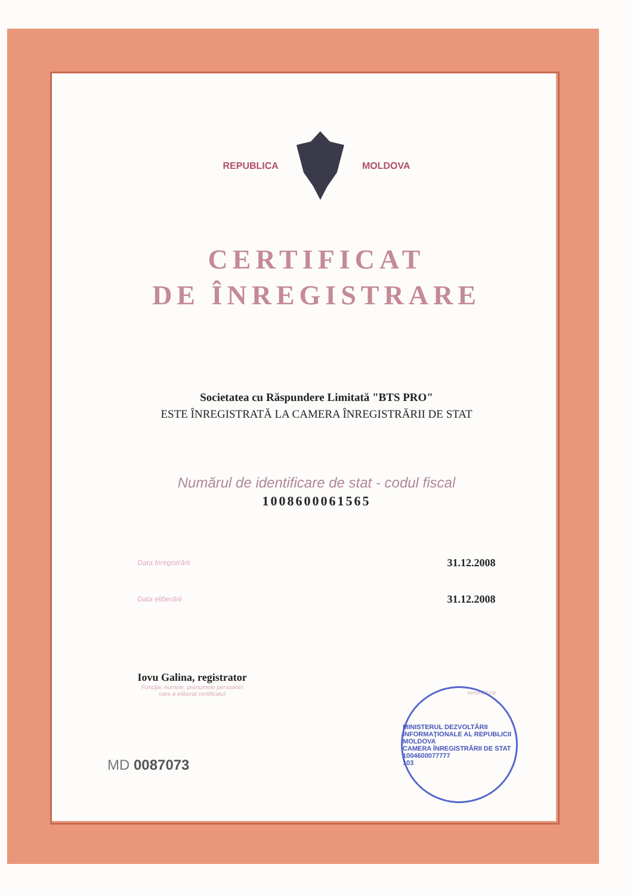REPUBLICA MOLDOVA
CERTIFICAT
DE ÎNREGISTRARE
Societatea cu Răspundere Limitată "BTS PRO"
ESTE ÎNREGISTRATĂ LA CAMERA ÎNREGISTRĂRII DE STAT
Numărul de identificare de stat - codul fiscal
1008600061565
Data înregistrării 31.12.2008
Data eliberării 31.12.2008
Iovu Galina, registrator
Funcţia, numele, prenumele persoanei
care a eliberat certificatul
semnătura
MD 0087073
MINISTERUL DEZVOLTĂRII INFORMAŢIONALE AL REPUBLICII MOLDOVA
CAMERA ÎNREGISTRĂRII DE STAT
1004600077777
103